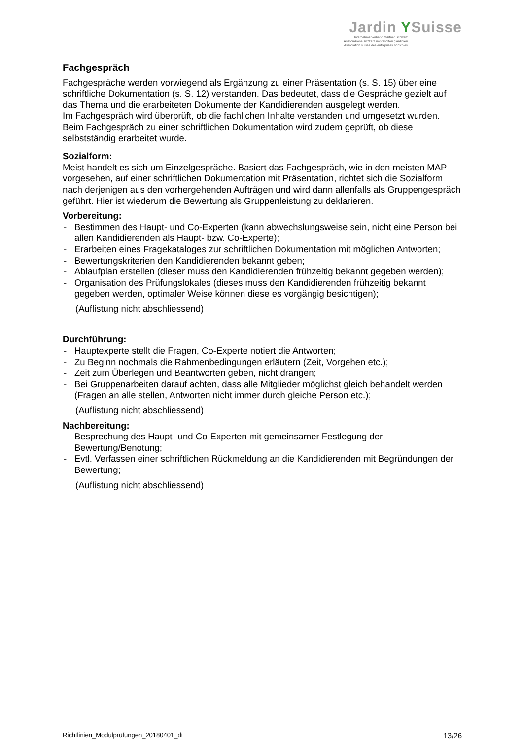Jardin YSuisse
Unternehmerverband Gärtner Schweiz
Associazione svizzera imprenditori giardinieri
Association suisse des entreprises horticoles
Fachgespräch
Fachgespräche werden vorwiegend als Ergänzung zu einer Präsentation (s. S. 15) über eine schriftliche Dokumentation (s. S. 12) verstanden. Das bedeutet, dass die Gespräche gezielt auf das Thema und die erarbeiteten Dokumente der Kandidierenden ausgelegt werden.
Im Fachgespräch wird überprüft, ob die fachlichen Inhalte verstanden und umgesetzt wurden. Beim Fachgespräch zu einer schriftlichen Dokumentation wird zudem geprüft, ob diese selbstständig erarbeitet wurde.
Sozialform:
Meist handelt es sich um Einzelgespräche. Basiert das Fachgespräch, wie in den meisten MAP vorgesehen, auf einer schriftlichen Dokumentation mit Präsentation, richtet sich die Sozialform nach derjenigen aus den vorhergehenden Aufträgen und wird dann allenfalls als Gruppengespräch geführt. Hier ist wiederum die Bewertung als Gruppenleistung zu deklarieren.
Vorbereitung:
- Bestimmen des Haupt- und Co-Experten (kann abwechslungsweise sein, nicht eine Person bei allen Kandidierenden als Haupt- bzw. Co-Experte);
- Erarbeiten eines Fragekataloges zur schriftlichen Dokumentation mit möglichen Antworten;
- Bewertungskriterien den Kandidierenden bekannt geben;
- Ablaufplan erstellen (dieser muss den Kandidierenden frühzeitig bekannt gegeben werden);
- Organisation des Prüfungslokales (dieses muss den Kandidierenden frühzeitig bekannt gegeben werden, optimaler Weise können diese es vorgängig besichtigen);
(Auflistung nicht abschliessend)
Durchführung:
- Hauptexperte stellt die Fragen, Co-Experte notiert die Antworten;
- Zu Beginn nochmals die Rahmenbedingungen erläutern (Zeit, Vorgehen etc.);
- Zeit zum Überlegen und Beantworten geben, nicht drängen;
- Bei Gruppenarbeiten darauf achten, dass alle Mitglieder möglichst gleich behandelt werden (Fragen an alle stellen, Antworten nicht immer durch gleiche Person etc.);
(Auflistung nicht abschliessend)
Nachbereitung:
- Besprechung des Haupt- und Co-Experten mit gemeinsamer Festlegung der Bewertung/Benotung;
- Evtl. Verfassen einer schriftlichen Rückmeldung an die Kandidierenden mit Begründungen der Bewertung;
(Auflistung nicht abschliessend)
Richtlinien_Modulprüfungen_20180401_dt 13/26